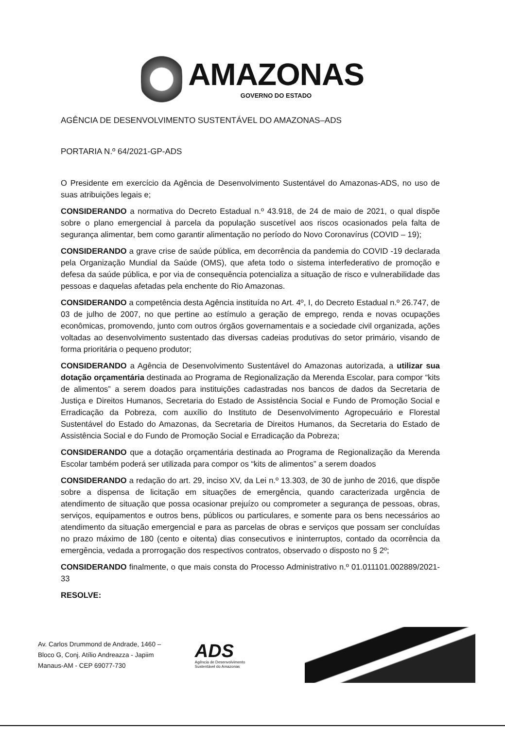AMAZONAS
GOVERNO DO ESTADO
AGÊNCIA DE DESENVOLVIMENTO SUSTENTÁVEL DO AMAZONAS–ADS
PORTARIA N.º 64/2021-GP-ADS
O Presidente em exercício da Agência de Desenvolvimento Sustentável do Amazonas-ADS, no uso de suas atribuições legais e;
CONSIDERANDO a normativa do Decreto Estadual n.º 43.918, de 24 de maio de 2021, o qual dispõe sobre o plano emergencial à parcela da população suscetível aos riscos ocasionados pela falta de segurança alimentar, bem como garantir alimentação no período do Novo Coronavírus (COVID – 19);
CONSIDERANDO a grave crise de saúde pública, em decorrência da pandemia do COVID -19 declarada pela Organização Mundial da Saúde (OMS), que afeta todo o sistema interfederativo de promoção e defesa da saúde pública, e por via de consequência potencializa a situação de risco e vulnerabilidade das pessoas e daquelas afetadas pela enchente do Rio Amazonas.
CONSIDERANDO a competência desta Agência instituída no Art. 4º, I, do Decreto Estadual n.º 26.747, de 03 de julho de 2007, no que pertine ao estímulo a geração de emprego, renda e novas ocupações econômicas, promovendo, junto com outros órgãos governamentais e a sociedade civil organizada, ações voltadas ao desenvolvimento sustentado das diversas cadeias produtivas do setor primário, visando de forma prioritária o pequeno produtor;
CONSIDERANDO a Agência de Desenvolvimento Sustentável do Amazonas autorizada, a utilizar sua dotação orçamentária destinada ao Programa de Regionalização da Merenda Escolar, para compor “kits de alimentos” a serem doados para instituições cadastradas nos bancos de dados da Secretaria de Justiça e Direitos Humanos, Secretaria do Estado de Assistência Social e Fundo de Promoção Social e Erradicação da Pobreza, com auxílio do Instituto de Desenvolvimento Agropecuário e Florestal Sustentável do Estado do Amazonas, da Secretaria de Direitos Humanos, da Secretaria do Estado de Assistência Social e do Fundo de Promoção Social e Erradicação da Pobreza;
CONSIDERANDO que a dotação orçamentária destinada ao Programa de Regionalização da Merenda Escolar também poderá ser utilizada para compor os “kits de alimentos” a serem doados
CONSIDERANDO a redação do art. 29, inciso XV, da Lei n.º 13.303, de 30 de junho de 2016, que dispõe sobre a dispensa de licitação em situações de emergência, quando caracterizada urgência de atendimento de situação que possa ocasionar prejuízo ou comprometer a segurança de pessoas, obras, serviços, equipamentos e outros bens, públicos ou particulares, e somente para os bens necessários ao atendimento da situação emergencial e para as parcelas de obras e serviços que possam ser concluídas no prazo máximo de 180 (cento e oitenta) dias consecutivos e ininterruptos, contado da ocorrência da emergência, vedada a prorrogação dos respectivos contratos, observado o disposto no § 2º;
CONSIDERANDO finalmente, o que mais consta do Processo Administrativo n.º 01.011101.002889/2021-33
RESOLVE:
Av. Carlos Drummond de Andrade, 1460 –
Bloco G, Conj. Atílio Andreazza - Japiim
Manaus-AM - CEP 69077-730
ADS
Agência de Desenvolvimento
Sustentável do Amazonas